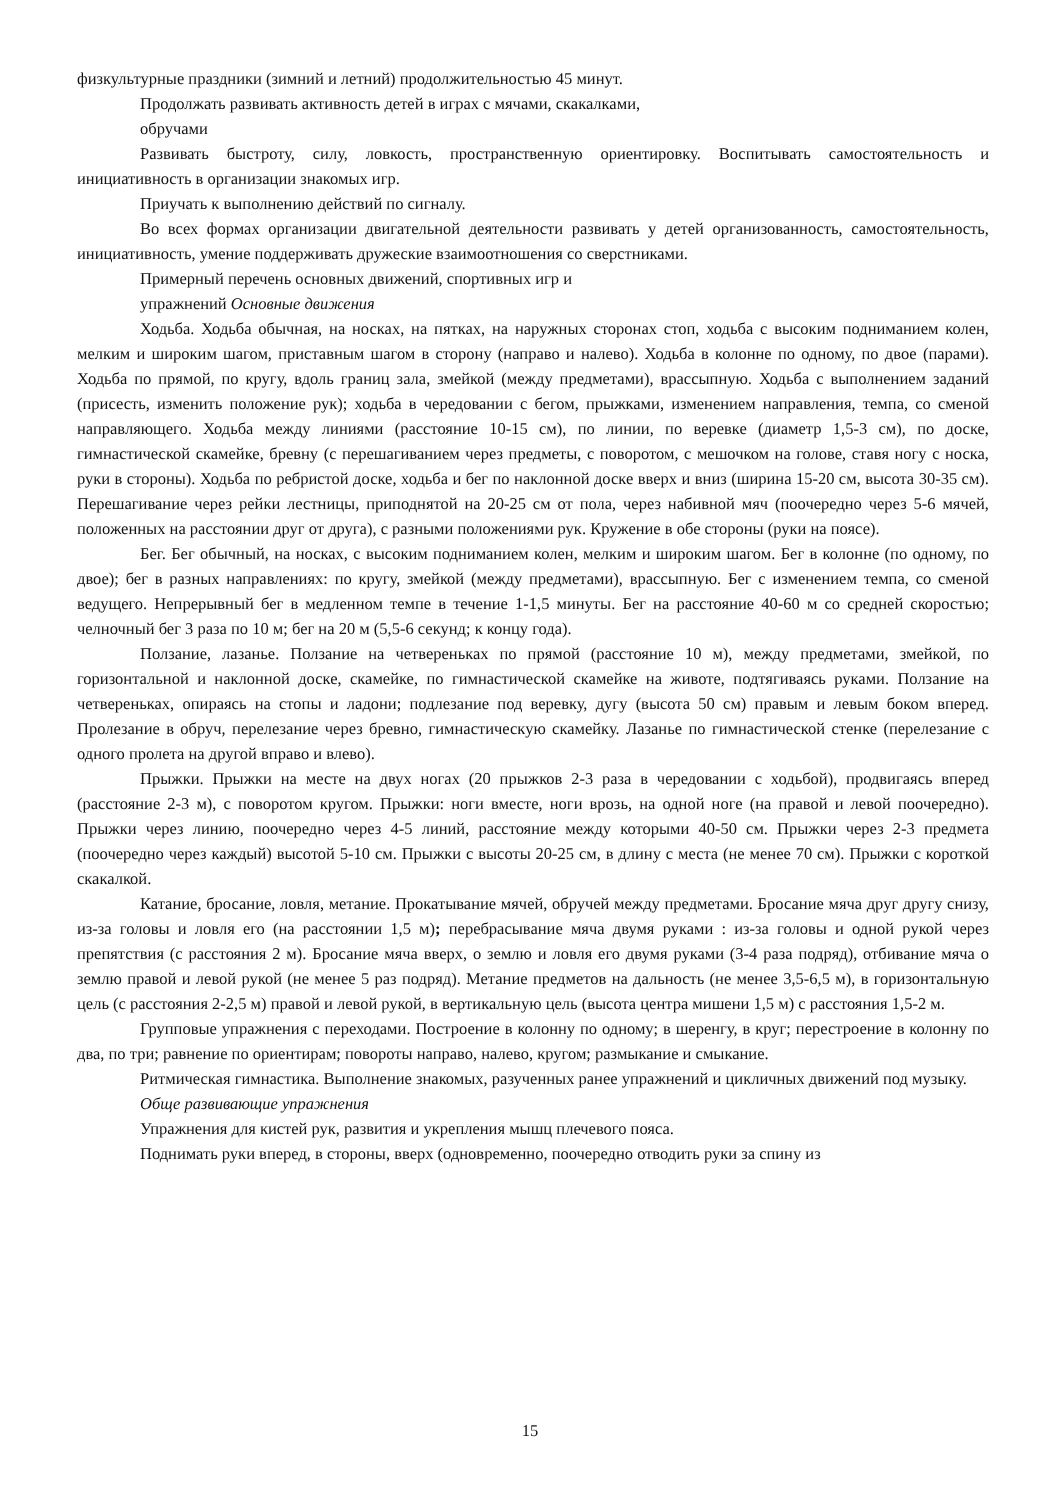физкультурные праздники (зимний и летний) продолжительностью 45 минут.
Продолжать развивать активность детей в играх с мячами, скакалками,
обручами
Развивать быстроту, силу, ловкость, пространственную ориентировку. Воспитывать самостоятельность и инициативность в организации знакомых игр.
Приучать к выполнению действий по сигналу.
Во всех формах организации двигательной деятельности развивать у детей организованность, самостоятельность, инициативность, умение поддерживать дружеские взаимоотношения со сверстниками.
Примерный перечень основных движений, спортивных игр и
упражнений Основные движения
Ходьба. Ходьба обычная, на носках, на пятках, на наружных сторонах стоп, ходьба с высоким подниманием колен, мелким и широким шагом, приставным шагом в сторону (направо и налево). Ходьба в колонне по одному, по двое (парами). Ходьба по прямой, по кругу, вдоль границ зала, змейкой (между предметами), врассыпную. Ходьба с выполнением заданий (присесть, изменить положение рук); ходьба в чередовании с бегом, прыжками, изменением направления, темпа, со сменой направляющего. Ходьба между линиями (расстояние 10-15 см), по линии, по веревке (диаметр 1,5-3 см), по доске, гимнастической скамейке, бревну (с перешагиванием через предметы, с поворотом, с мешочком на голове, ставя ногу с носка, руки в стороны). Ходьба по ребристой доске, ходьба и бег по наклонной доске вверх и вниз (ширина 15-20 см, высота 30-35 см). Перешагивание через рейки лестницы, приподнятой на 20-25 см от пола, через набивной мяч (поочередно через 5-6 мячей, положенных на расстоянии друг от друга), с разными положениями рук. Кружение в обе стороны (руки на поясе).
Бег. Бег обычный, на носках, с высоким подниманием колен, мелким и широким шагом. Бег в колонне (по одному, по двое); бег в разных направлениях: по кругу, змейкой (между предметами), врассыпную. Бег с изменением темпа, со сменой ведущего. Непрерывный бег в медленном темпе в течение 1-1,5 минуты. Бег на расстояние 40-60 м со средней скоростью; челночный бег 3 раза по 10 м; бег на 20 м (5,5-6 секунд; к концу года).
Ползание, лазанье. Ползание на четвереньках по прямой (расстояние 10 м), между предметами, змейкой, по горизонтальной и наклонной доске, скамейке, по гимнастической скамейке на животе, подтягиваясь руками. Ползание на четвереньках, опираясь на стопы и ладони; подлезание под веревку, дугу (высота 50 см) правым и левым боком вперед. Пролезание в обруч, перелезание через бревно, гимнастическую скамейку. Лазанье по гимнастической стенке (перелезание с одного пролета на другой вправо и влево).
Прыжки. Прыжки на месте на двух ногах (20 прыжков 2-3 раза в чередовании с ходьбой), продвигаясь вперед (расстояние 2-3 м), с поворотом кругом. Прыжки: ноги вместе, ноги врозь, на одной ноге (на правой и левой поочередно). Прыжки через линию, поочередно через 4-5 линий, расстояние между которыми 40-50 см. Прыжки через 2-3 предмета (поочередно через каждый) высотой 5-10 см. Прыжки с высоты 20-25 см, в длину с места (не менее 70 см). Прыжки с короткой скакалкой.
Катание, бросание, ловля, метание. Прокатывание мячей, обручей между предметами. Бросание мяча друг другу снизу, из-за головы и ловля его (на расстоянии 1,5 м); перебрасывание мяча двумя руками : из-за головы и одной рукой через препятствия (с расстояния 2 м). Бросание мяча вверх, о землю и ловля его двумя руками (3-4 раза подряд), отбивание мяча о землю правой и левой рукой (не менее 5 раз подряд). Метание предметов на дальность (не менее 3,5-6,5 м), в горизонтальную цель (с расстояния 2-2,5 м) правой и левой рукой, в вертикальную цель (высота центра мишени 1,5 м) с расстояния 1,5-2 м.
Групповые упражнения с переходами. Построение в колонну по одному; в шеренгу, в круг; перестроение в колонну по два, по три; равнение по ориентирам; повороты направо, налево, кругом; размыкание и смыкание.
Ритмическая гимнастика. Выполнение знакомых, разученных ранее упражнений и цикличных движений под музыку.
Обще развивающие упражнения
Упражнения для кистей рук, развития и укрепления мышц плечевого пояса.
Поднимать руки вперед, в стороны, вверх (одновременно, поочередно отводить руки за спину из
15